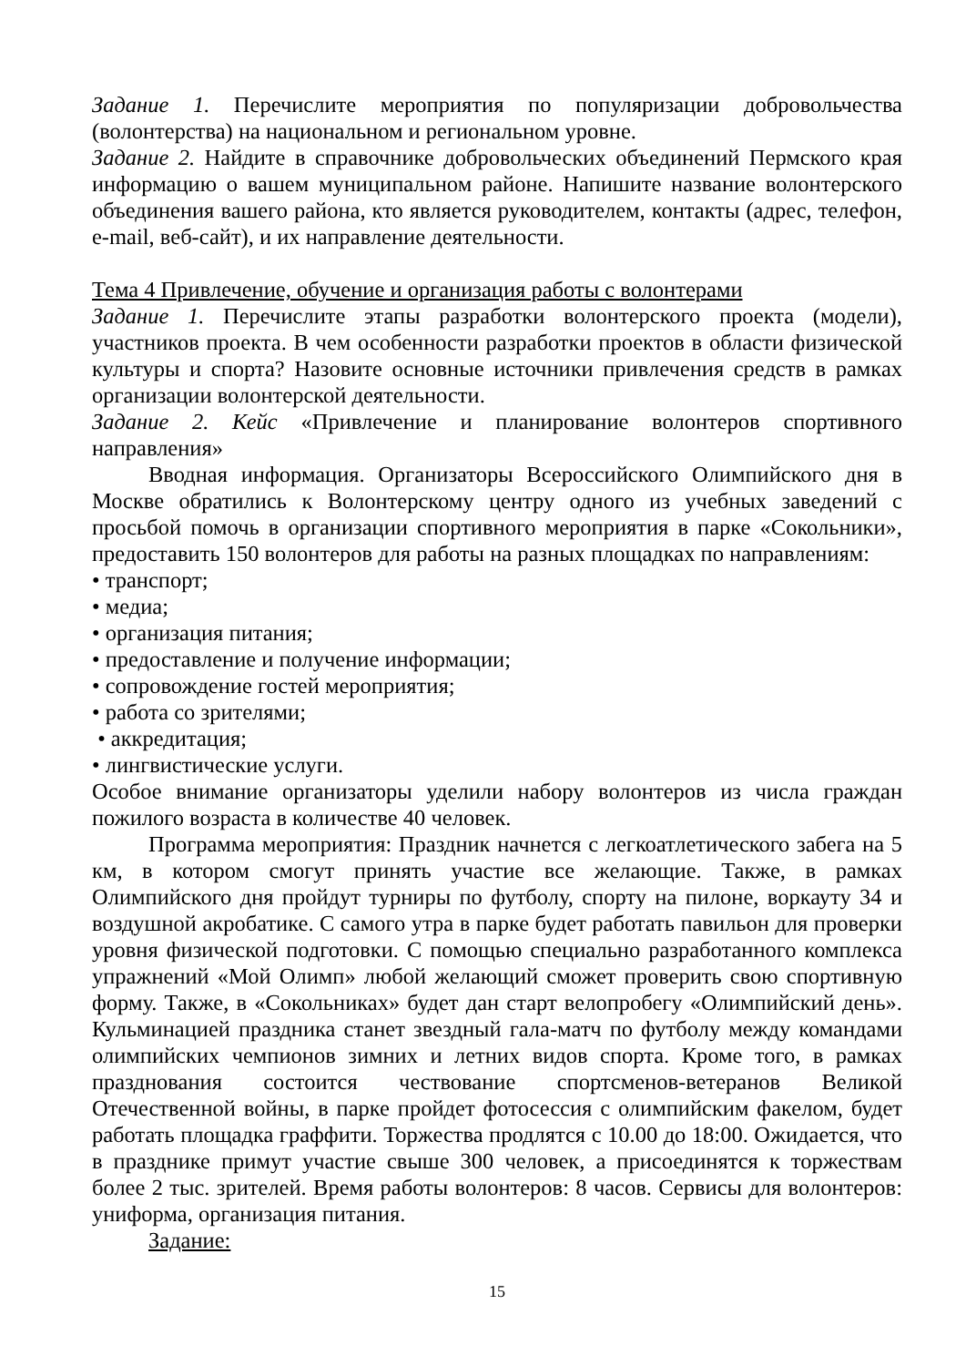Задание 1. Перечислите мероприятия по популяризации добровольчества (волонтерства) на национальном и региональном уровне.
Задание 2. Найдите в справочнике добровольческих объединений Пермского края информацию о вашем муниципальном районе. Напишите название волонтерского объединения вашего района, кто является руководителем, контакты (адрес, телефон, e-mail, веб-сайт), и их направление деятельности.
Тема 4 Привлечение, обучение и организация работы с волонтерами
Задание 1. Перечислите этапы разработки волонтерского проекта (модели), участников проекта. В чем особенности разработки проектов в области физической культуры и спорта? Назовите основные источники привлечения средств в рамках организации волонтерской деятельности.
Задание 2. Кейс «Привлечение и планирование волонтеров спортивного направления»
Вводная информация. Организаторы Всероссийского Олимпийского дня в Москве обратились к Волонтерскому центру одного из учебных заведений с просьбой помочь в организации спортивного мероприятия в парке «Сокольники», предоставить 150 волонтеров для работы на разных площадках по направлениям:
• транспорт;
• медиа;
• организация питания;
• предоставление и получение информации;
• сопровождение гостей мероприятия;
• работа со зрителями;
• аккредитация;
• лингвистические услуги.
Особое внимание организаторы уделили набору волонтеров из числа граждан пожилого возраста в количестве 40 человек.
Программа мероприятия: Праздник начнется с легкоатлетического забега на 5 км, в котором смогут принять участие все желающие. Также, в рамках Олимпийского дня пройдут турниры по футболу, спорту на пилоне, воркауту 34 и воздушной акробатике. С самого утра в парке будет работать павильон для проверки уровня физической подготовки. С помощью специально разработанного комплекса упражнений «Мой Олимп» любой желающий сможет проверить свою спортивную форму. Также, в «Сокольниках» будет дан старт велопробегу «Олимпийский день». Кульминацией праздника станет звездный гала-матч по футболу между командами олимпийских чемпионов зимних и летних видов спорта. Кроме того, в рамках празднования состоится чествование спортсменов-ветеранов Великой Отечественной войны, в парке пройдет фотосессия с олимпийским факелом, будет работать площадка граффити. Торжества продлятся с 10.00 до 18:00. Ожидается, что в празднике примут участие свыше 300 человек, а присоединятся к торжествам более 2 тыс. зрителей. Время работы волонтеров: 8 часов. Сервисы для волонтеров: униформа, организация питания.
Задание:
15